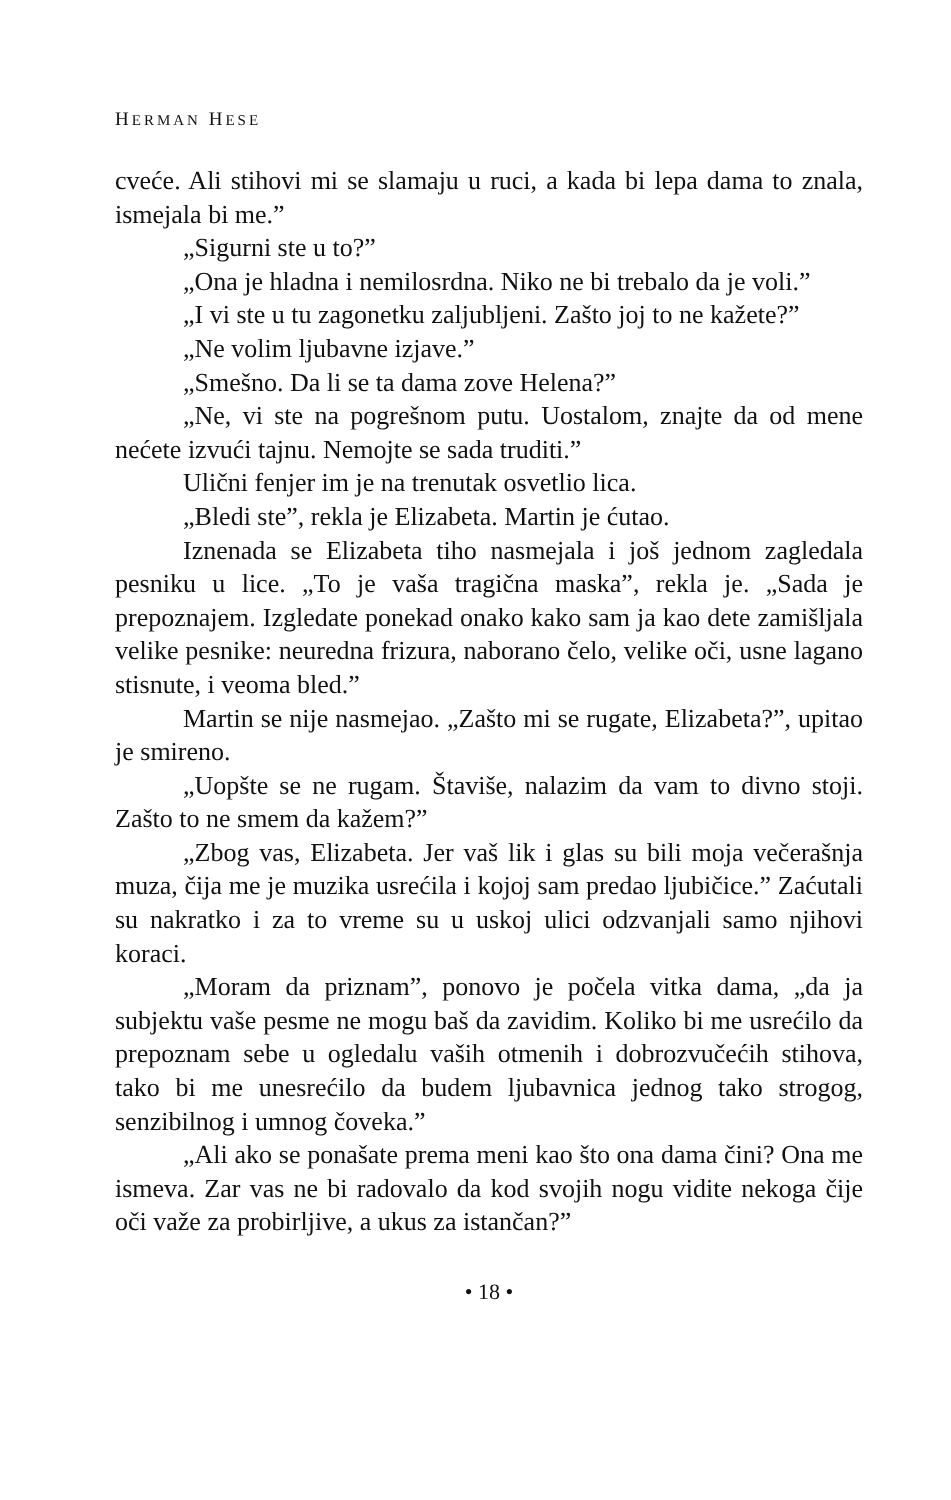HERMAN HESE
cveće. Ali stihovi mi se slamaju u ruci, a kada bi lepa dama to znala, ismejala bi me.”
„Sigurni ste u to?”
„Ona je hladna i nemilosrdna. Niko ne bi trebalo da je voli.”
„I vi ste u tu zagonetku zaljubljeni. Zašto joj to ne kažete?”
„Ne volim ljubavne izjave.”
„Smešno. Da li se ta dama zove Helena?”
„Ne, vi ste na pogrešnom putu. Uostalom, znajte da od mene nećete izvući tajnu. Nemojte se sada truditi.”
Ulični fenjer im je na trenutak osvetlio lica.
„Bledi ste”, rekla je Elizabeta. Martin je ćutao.
Iznenada se Elizabeta tiho nasmejala i još jednom zagledala pesniku u lice. „To je vaša tragična maska”, rekla je. „Sada je prepoznajem. Izgledate ponekad onako kako sam ja kao dete zamišljala velike pesnike: neuredna frizura, naborano čelo, velike oči, usne lagano stisnute, i veoma bled.”
Martin se nije nasmejao. „Zašto mi se rugate, Elizabeta?”, upitao je smireno.
„Uopšte se ne rugam. Štaviše, nalazim da vam to divno stoji. Zašto to ne smem da kažem?”
„Zbog vas, Elizabeta. Jer vaš lik i glas su bili moja večerašnja muza, čija me je muzika usrećila i kojoj sam predao ljubičice.” Zaćutali su nakratko i za to vreme su u uskoj ulici odzvanjali samo njihovi koraci.
„Moram da priznam”, ponovo je počela vitka dama, „da ja subjektu vaše pesme ne mogu baš da zavidim. Koliko bi me usrećilo da prepoznam sebe u ogledalu vaših otmenih i dobrozvučećih stihova, tako bi me unesrećilo da budem ljubavnica jednog tako strogog, senzibilnog i umnog čoveka.”
„Ali ako se ponašate prema meni kao što ona dama čini? Ona me ismeva. Zar vas ne bi radovalo da kod svojih nogu vidite nekoga čije oči važe za probirljive, a ukus za istančan?”
• 18 •